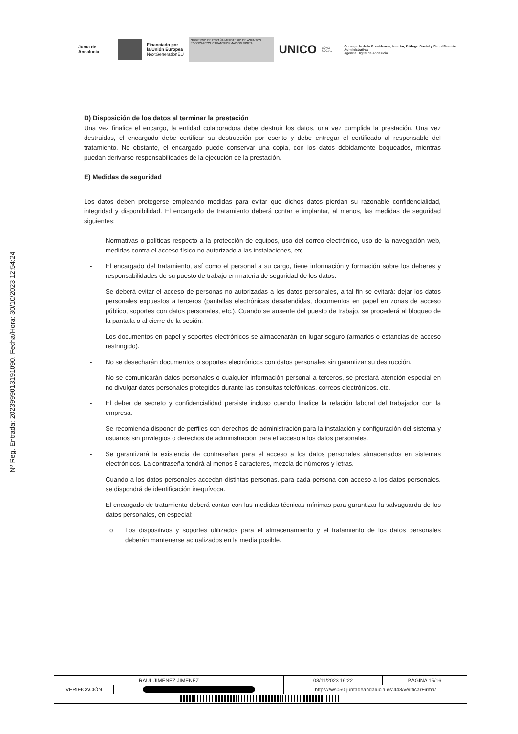Junta de Andalucía
Financiado por
la Unión Europea
NextGenerationEU
GOBIERNO DE ESPAÑA MINISTERIO DE ASUNTOS ECONÓMICOS Y TRANSFORMACIÓN DIGITAL
UNICO BONO SOCIAL
Consejería de la Presidencia, Interior, Diálogo Social y Simplificación Administrativa
Agencia Digital de Andalucía
Nº Reg. Entrada: 202399901319109​0. Fecha/Hora: 30/10/2023 12:54:24
D) Disposición de los datos al terminar la prestación
Una vez finalice el encargo, la entidad colaboradora debe destruir los datos, una vez cumplida la prestación. Una vez destruidos, el encargado debe certificar su destrucción por escrito y debe entregar el certificado al responsable del tratamiento. No obstante, el encargado puede conservar una copia, con los datos debidamente boqueados, mientras puedan derivarse responsabilidades de la ejecución de la prestación.
E) Medidas de seguridad
Los datos deben protegerse empleando medidas para evitar que dichos datos pierdan su razonable confidencialidad, integridad y disponibilidad. El encargado de tratamiento deberá contar e implantar, al menos, las medidas de seguridad siguientes:
- Normativas o políticas respecto a la protección de equipos, uso del correo electrónico, uso de la navegación web, medidas contra el acceso físico no autorizado a las instalaciones, etc.
- El encargado del tratamiento, así como el personal a su cargo, tiene información y formación sobre los deberes y responsabilidades de su puesto de trabajo en materia de seguridad de los datos.
- Se deberá evitar el acceso de personas no autorizadas a los datos personales, a tal fin se evitará: dejar los datos personales expuestos a terceros (pantallas electrónicas desatendidas, documentos en papel en zonas de acceso público, soportes con datos personales, etc.). Cuando se ausente del puesto de trabajo, se procederá al bloqueo de la pantalla o al cierre de la sesión.
- Los documentos en papel y soportes electrónicos se almacenarán en lugar seguro (armarios o estancias de acceso restringido).
- No se desecharán documentos o soportes electrónicos con datos personales sin garantizar su destrucción.
- No se comunicarán datos personales o cualquier información personal a terceros, se prestará atención especial en no divulgar datos personales protegidos durante las consultas telefónicas, correos electrónicos, etc.
- El deber de secreto y confidencialidad persiste incluso cuando finalice la relación laboral del trabajador con la empresa.
- Se recomienda disponer de perfiles con derechos de administración para la instalación y configuración del sistema y usuarios sin privilegios o derechos de administración para el acceso a los datos personales.
- Se garantizará la existencia de contraseñas para el acceso a los datos personales almacenados en sistemas electrónicos. La contraseña tendrá al menos 8 caracteres, mezcla de números y letras.
- Cuando a los datos personales accedan distintas personas, para cada persona con acceso a los datos personales, se dispondrá de identificación inequívoca.
- El encargado de tratamiento deberá contar con las medidas técnicas mínimas para garantizar la salvaguarda de los datos personales, en especial:
o Los dispositivos y soportes utilizados para el almacenamiento y el tratamiento de los datos personales deberán mantenerse actualizados en la media posible.
| RAUL JIMENEZ JIMENEZ | | | 03/11/2023 16:22 | PÁGINA 15/16 |
| VERIFICACIÓN | | https://ws050.juntadeandalucia.es:443/verificarFirma/ | | |